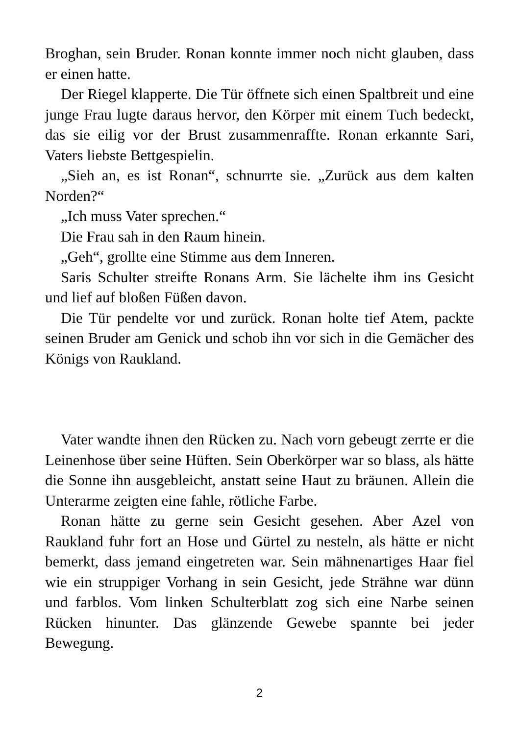Broghan, sein Bruder. Ronan konnte immer noch nicht glauben, dass er einen hatte.
Der Riegel klapperte. Die Tür öffnete sich einen Spaltbreit und eine junge Frau lugte daraus hervor, den Körper mit einem Tuch bedeckt, das sie eilig vor der Brust zusammenraffte. Ronan erkannte Sari, Vaters liebste Bettgespielin.
„Sieh an, es ist Ronan“, schnurrte sie. „Zurück aus dem kalten Norden?“
„Ich muss Vater sprechen.“
Die Frau sah in den Raum hinein.
„Geh“, grollte eine Stimme aus dem Inneren.
Saris Schulter streifte Ronans Arm. Sie lächelte ihm ins Gesicht und lief auf bloßen Füßen davon.
Die Tür pendelte vor und zurück. Ronan holte tief Atem, packte seinen Bruder am Genick und schob ihn vor sich in die Gemächer des Königs von Raukland.
Vater wandte ihnen den Rücken zu. Nach vorn gebeugt zerrte er die Leinenhose über seine Hüften. Sein Oberkörper war so blass, als hätte die Sonne ihn ausgebleicht, anstatt seine Haut zu bräunen. Allein die Unterarme zeigten eine fahle, rötliche Farbe.
Ronan hätte zu gerne sein Gesicht gesehen. Aber Azel von Raukland fuhr fort an Hose und Gürtel zu nesteln, als hätte er nicht bemerkt, dass jemand eingetreten war. Sein mähnenartiges Haar fiel wie ein struppiger Vorhang in sein Gesicht, jede Strähne war dünn und farblos. Vom linken Schulterblatt zog sich eine Narbe seinen Rücken hinunter. Das glänzende Gewebe spannte bei jeder Bewegung.
2